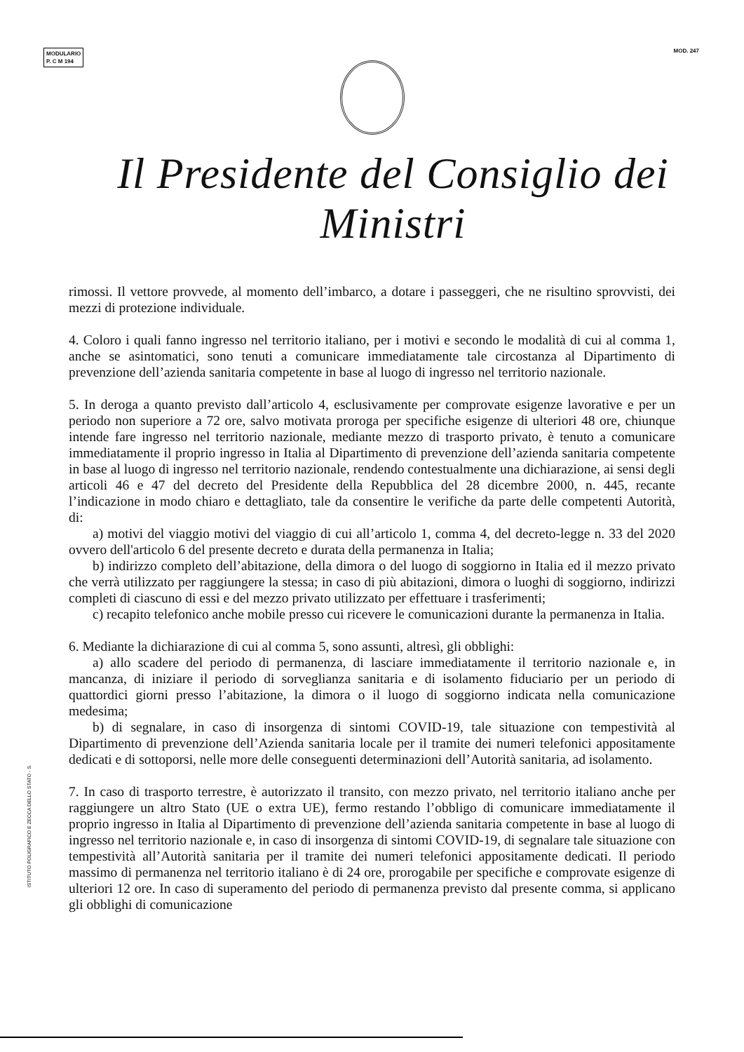MODULARIO
P. C M 194
MOD. 247
Il Presidente del Consiglio dei Ministri
rimossi. Il vettore provvede, al momento dell’imbarco, a dotare i passeggeri, che ne risultino sprovvisti, dei mezzi di protezione individuale.
4. Coloro i quali fanno ingresso nel territorio italiano, per i motivi e secondo le modalità di cui al comma 1, anche se asintomatici, sono tenuti a comunicare immediatamente tale circostanza al Dipartimento di prevenzione dell’azienda sanitaria competente in base al luogo di ingresso nel territorio nazionale.
5. In deroga a quanto previsto dall’articolo 4, esclusivamente per comprovate esigenze lavorative e per un periodo non superiore a 72 ore, salvo motivata proroga per specifiche esigenze di ulteriori 48 ore, chiunque intende fare ingresso nel territorio nazionale, mediante mezzo di trasporto privato, è tenuto a comunicare immediatamente il proprio ingresso in Italia al Dipartimento di prevenzione dell’azienda sanitaria competente in base al luogo di ingresso nel territorio nazionale, rendendo contestualmente una dichiarazione, ai sensi degli articoli 46 e 47 del decreto del Presidente della Repubblica del 28 dicembre 2000, n. 445, recante l’indicazione in modo chiaro e dettagliato, tale da consentire le verifiche da parte delle competenti Autorità, di:
a) motivi del viaggio motivi del viaggio di cui all’articolo 1, comma 4, del decreto-legge n. 33 del 2020 ovvero dell'articolo 6 del presente decreto e durata della permanenza in Italia;
b) indirizzo completo dell’abitazione, della dimora o del luogo di soggiorno in Italia ed il mezzo privato che verrà utilizzato per raggiungere la stessa; in caso di più abitazioni, dimora o luoghi di soggiorno, indirizzi completi di ciascuno di essi e del mezzo privato utilizzato per effettuare i trasferimenti;
c) recapito telefonico anche mobile presso cui ricevere le comunicazioni durante la permanenza in Italia.
6. Mediante la dichiarazione di cui al comma 5, sono assunti, altresì, gli obblighi:
a) allo scadere del periodo di permanenza, di lasciare immediatamente il territorio nazionale e, in mancanza, di iniziare il periodo di sorveglianza sanitaria e di isolamento fiduciario per un periodo di quattordici giorni presso l’abitazione, la dimora o il luogo di soggiorno indicata nella comunicazione medesima;
b) di segnalare, in caso di insorgenza di sintomi COVID-19, tale situazione con tempestività al Dipartimento di prevenzione dell’Azienda sanitaria locale per il tramite dei numeri telefonici appositamente dedicati e di sottoporsi, nelle more delle conseguenti determinazioni dell’Autorità sanitaria, ad isolamento.
7. In caso di trasporto terrestre, è autorizzato il transito, con mezzo privato, nel territorio italiano anche per raggiungere un altro Stato (UE o extra UE), fermo restando l’obbligo di comunicare immediatamente il proprio ingresso in Italia al Dipartimento di prevenzione dell’azienda sanitaria competente in base al luogo di ingresso nel territorio nazionale e, in caso di insorgenza di sintomi COVID-19, di segnalare tale situazione con tempestività all’Autorità sanitaria per il tramite dei numeri telefonici appositamente dedicati. Il periodo massimo di permanenza nel territorio italiano è di 24 ore, prorogabile per specifiche e comprovate esigenze di ulteriori 12 ore. In caso di superamento del periodo di permanenza previsto dal presente comma, si applicano gli obblighi di comunicazione
ISTITUTO POLIGRAFICO E ZECCA DELLO STATO - S.